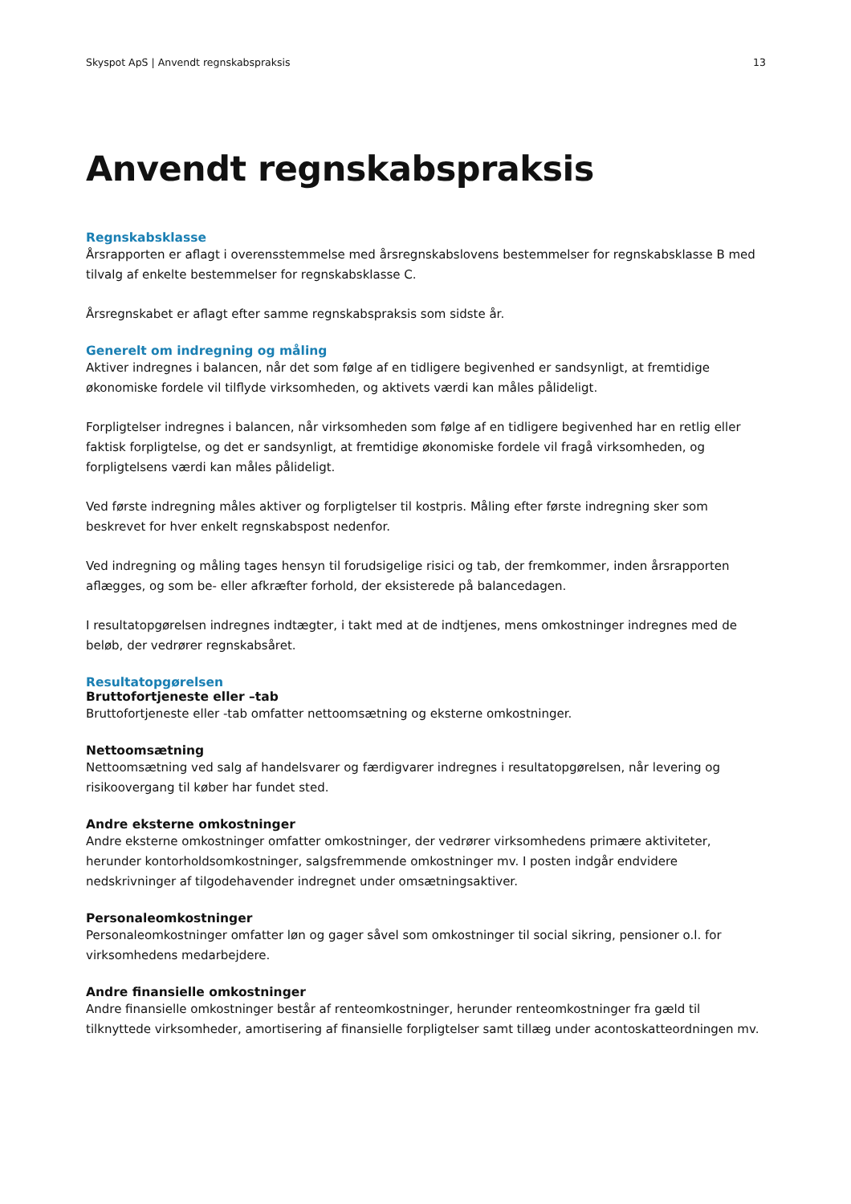Skyspot ApS | Anvendt regnskabspraksis 13
Anvendt regnskabspraksis
Regnskabsklasse
Årsrapporten er aflagt i overensstemmelse med årsregnskabslovens bestemmelser for regnskabsklasse B med tilvalg af enkelte bestemmelser for regnskabsklasse C.
Årsregnskabet er aflagt efter samme regnskabspraksis som sidste år.
Generelt om indregning og måling
Aktiver indregnes i balancen, når det som følge af en tidligere begivenhed er sandsynligt, at fremtidige økonomiske fordele vil tilflyde virksomheden, og aktivets værdi kan måles pålideligt.
Forpligtelser indregnes i balancen, når virksomheden som følge af en tidligere begivenhed har en retlig eller faktisk forpligtelse, og det er sandsynligt, at fremtidige økonomiske fordele vil fragå virksomheden, og forpligtelsens værdi kan måles pålideligt.
Ved første indregning måles aktiver og forpligtelser til kostpris. Måling efter første indregning sker som beskrevet for hver enkelt regnskabspost nedenfor.
Ved indregning og måling tages hensyn til forudsigelige risici og tab, der fremkommer, inden årsrapporten aflægges, og som be- eller afkræfter forhold, der eksisterede på balancedagen.
I resultatopgørelsen indregnes indtægter, i takt med at de indtjenes, mens omkostninger indregnes med de beløb, der vedrører regnskabsåret.
Resultatopgørelsen
Bruttofortjeneste eller –tab
Bruttofortjeneste eller -tab omfatter nettoomsætning og eksterne omkostninger.
Nettoomsætning
Nettoomsætning ved salg af handelsvarer og færdigvarer indregnes i resultatopgørelsen, når levering og risikoovergang til køber har fundet sted.
Andre eksterne omkostninger
Andre eksterne omkostninger omfatter omkostninger, der vedrører virksomhedens primære aktiviteter, herunder kontorholdsomkostninger, salgsfremmende omkostninger mv. I posten indgår endvidere nedskrivninger af tilgodehavender indregnet under omsætningsaktiver.
Personaleomkostninger
Personaleomkostninger omfatter løn og gager såvel som omkostninger til social sikring, pensioner o.l. for virksomhedens medarbejdere.
Andre finansielle omkostninger
Andre finansielle omkostninger består af renteomkostninger, herunder renteomkostninger fra gæld til tilknyttede virksomheder, amortisering af finansielle forpligtelser samt tillæg under acontoskatteordningen mv.